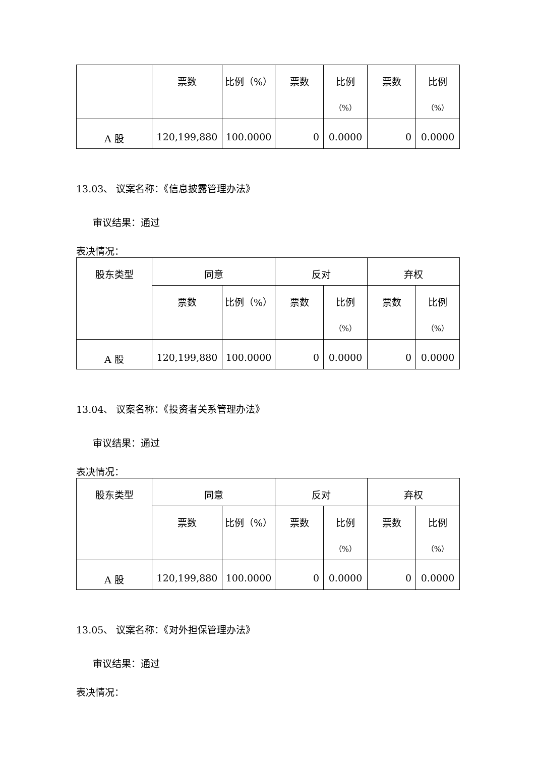| | 票数 | 比例（%） | 票数 | 比例 （%） | 票数 | 比例 （%） |
| --- | --- | --- | --- | --- | --- | --- |
| A 股 | 120,199,880 | 100.0000 | 0 | 0.0000 | 0 | 0.0000 |
13.03、 议案名称：《信息披露管理办法》
审议结果：通过
表决情况：
| 股东类型 | 同意 | | 反对 | | 弃权 | |
| --- | --- | --- | --- | --- | --- | --- |
| | 票数 | 比例（%） | 票数 | 比例 （%） | 票数 | 比例 （%） |
| A 股 | 120,199,880 | 100.0000 | 0 | 0.0000 | 0 | 0.0000 |
13.04、 议案名称：《投资者关系管理办法》
审议结果：通过
表决情况：
| 股东类型 | 同意 | | 反对 | | 弃权 | |
| --- | --- | --- | --- | --- | --- | --- |
| | 票数 | 比例（%） | 票数 | 比例 （%） | 票数 | 比例 （%） |
| A 股 | 120,199,880 | 100.0000 | 0 | 0.0000 | 0 | 0.0000 |
13.05、 议案名称：《对外担保管理办法》
审议结果：通过
表决情况：